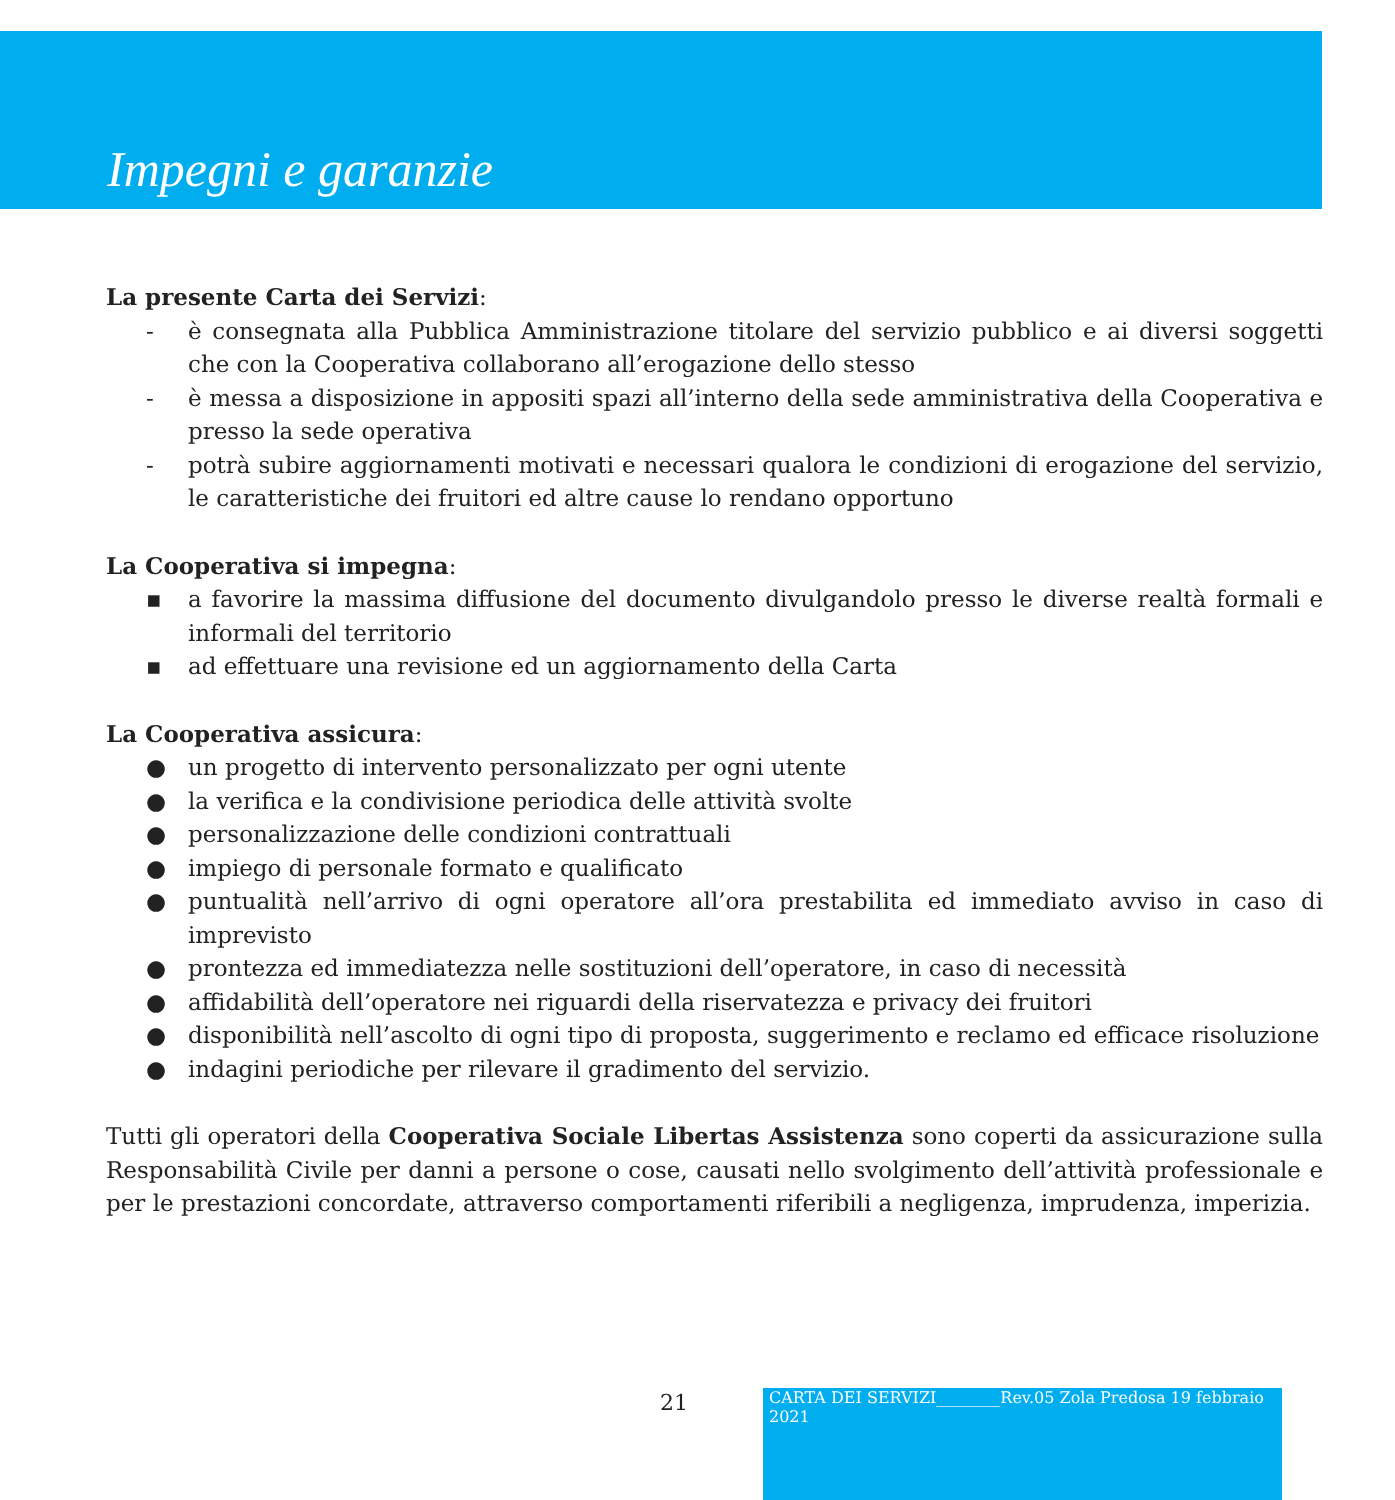Impegni e garanzie
La presente Carta dei Servizi:
- è consegnata alla Pubblica Amministrazione titolare del servizio pubblico e ai diversi soggetti che con la Cooperativa collaborano all’erogazione dello stesso
- è messa a disposizione in appositi spazi all’interno della sede amministrativa della Cooperativa e presso la sede operativa
- potrà subire aggiornamenti motivati e necessari qualora le condizioni di erogazione del servizio, le caratteristiche dei fruitori ed altre cause lo rendano opportuno
La Cooperativa si impegna:
▪ a favorire la massima diffusione del documento divulgandolo presso le diverse realtà formali e informali del territorio
▪ ad effettuare una revisione ed un aggiornamento della Carta
La Cooperativa assicura:
● un progetto di intervento personalizzato per ogni utente
● la verifica e la condivisione periodica delle attività svolte
● personalizzazione delle condizioni contrattuali
● impiego di personale formato e qualificato
● puntualità nell’arrivo di ogni operatore all’ora prestabilita ed immediato avviso in caso di imprevisto
● prontezza ed immediatezza nelle sostituzioni dell’operatore, in caso di necessità
● affidabilità dell’operatore nei riguardi della riservatezza e privacy dei fruitori
● disponibilità nell’ascolto di ogni tipo di proposta, suggerimento e reclamo ed efficace risoluzione
● indagini periodiche per rilevare il gradimento del servizio.
Tutti gli operatori della Cooperativa Sociale Libertas Assistenza sono coperti da assicurazione sulla Responsabilità Civile per danni a persone o cose, causati nello svolgimento dell’attività professionale e per le prestazioni concordate, attraverso comportamenti riferibili a negligenza, imprudenza, imperizia.
21
CARTA DEI SERVIZI________Rev.05 Zola Predosa 19 febbraio 2021